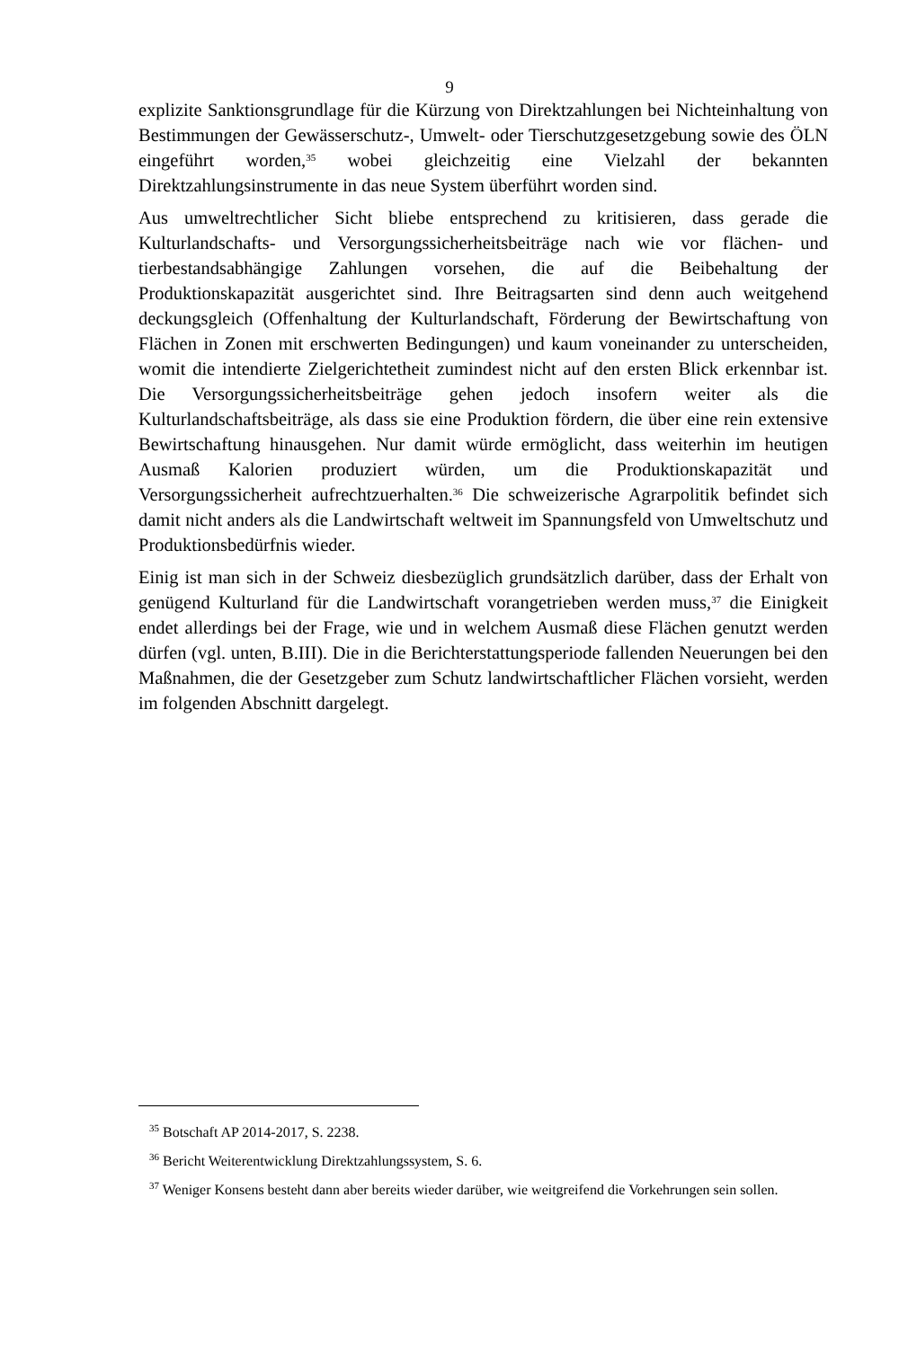9
explizite Sanktionsgrundlage für die Kürzung von Direktzahlungen bei Nichteinhaltung von Bestimmungen der Gewässerschutz-, Umwelt- oder Tierschutzgesetzgebung sowie des ÖLN eingeführt worden,<sup>35</sup> wobei gleichzeitig eine Vielzahl der bekannten Direktzahlungsinstrumente in das neue System überführt worden sind.
Aus umweltrechtlicher Sicht bliebe entsprechend zu kritisieren, dass gerade die Kulturlandschafts- und Versorgungssicherheitsbeiträge nach wie vor flächen- und tierbestandsabhängige Zahlungen vorsehen, die auf die Beibehaltung der Produktionskapazität ausgerichtet sind. Ihre Beitragsarten sind denn auch weitgehend deckungsgleich (Offenhaltung der Kulturlandschaft, Förderung der Bewirtschaftung von Flächen in Zonen mit erschwerten Bedingungen) und kaum voneinander zu unterscheiden, womit die intendierte Zielgerichtetheit zumindest nicht auf den ersten Blick erkennbar ist. Die Versorgungssicherheitsbeiträge gehen jedoch insofern weiter als die Kulturlandschaftsbeiträge, als dass sie eine Produktion fördern, die über eine rein extensive Bewirtschaftung hinausgehen. Nur damit würde ermöglicht, dass weiterhin im heutigen Ausmaß Kalorien produziert würden, um die Produktionskapazität und Versorgungssicherheit aufrechtzuerhalten.<sup>36</sup> Die schweizerische Agrarpolitik befindet sich damit nicht anders als die Landwirtschaft weltweit im Spannungsfeld von Umweltschutz und Produktionsbedürfnis wieder.
Einig ist man sich in der Schweiz diesbezüglich grundsätzlich darüber, dass der Erhalt von genügend Kulturland für die Landwirtschaft vorangetrieben werden muss,<sup>37</sup> die Einigkeit endet allerdings bei der Frage, wie und in welchem Ausmaß diese Flächen genutzt werden dürfen (vgl. unten, B.III). Die in die Berichterstattungsperiode fallenden Neuerungen bei den Maßnahmen, die der Gesetzgeber zum Schutz landwirtschaftlicher Flächen vorsieht, werden im folgenden Abschnitt dargelegt.
<sup>35</sup> Botschaft AP 2014-2017, S. 2238.
<sup>36</sup> Bericht Weiterentwicklung Direktzahlungssystem, S. 6.
<sup>37</sup> Weniger Konsens besteht dann aber bereits wieder darüber, wie weitgreifend die Vorkehrungen sein sollen.